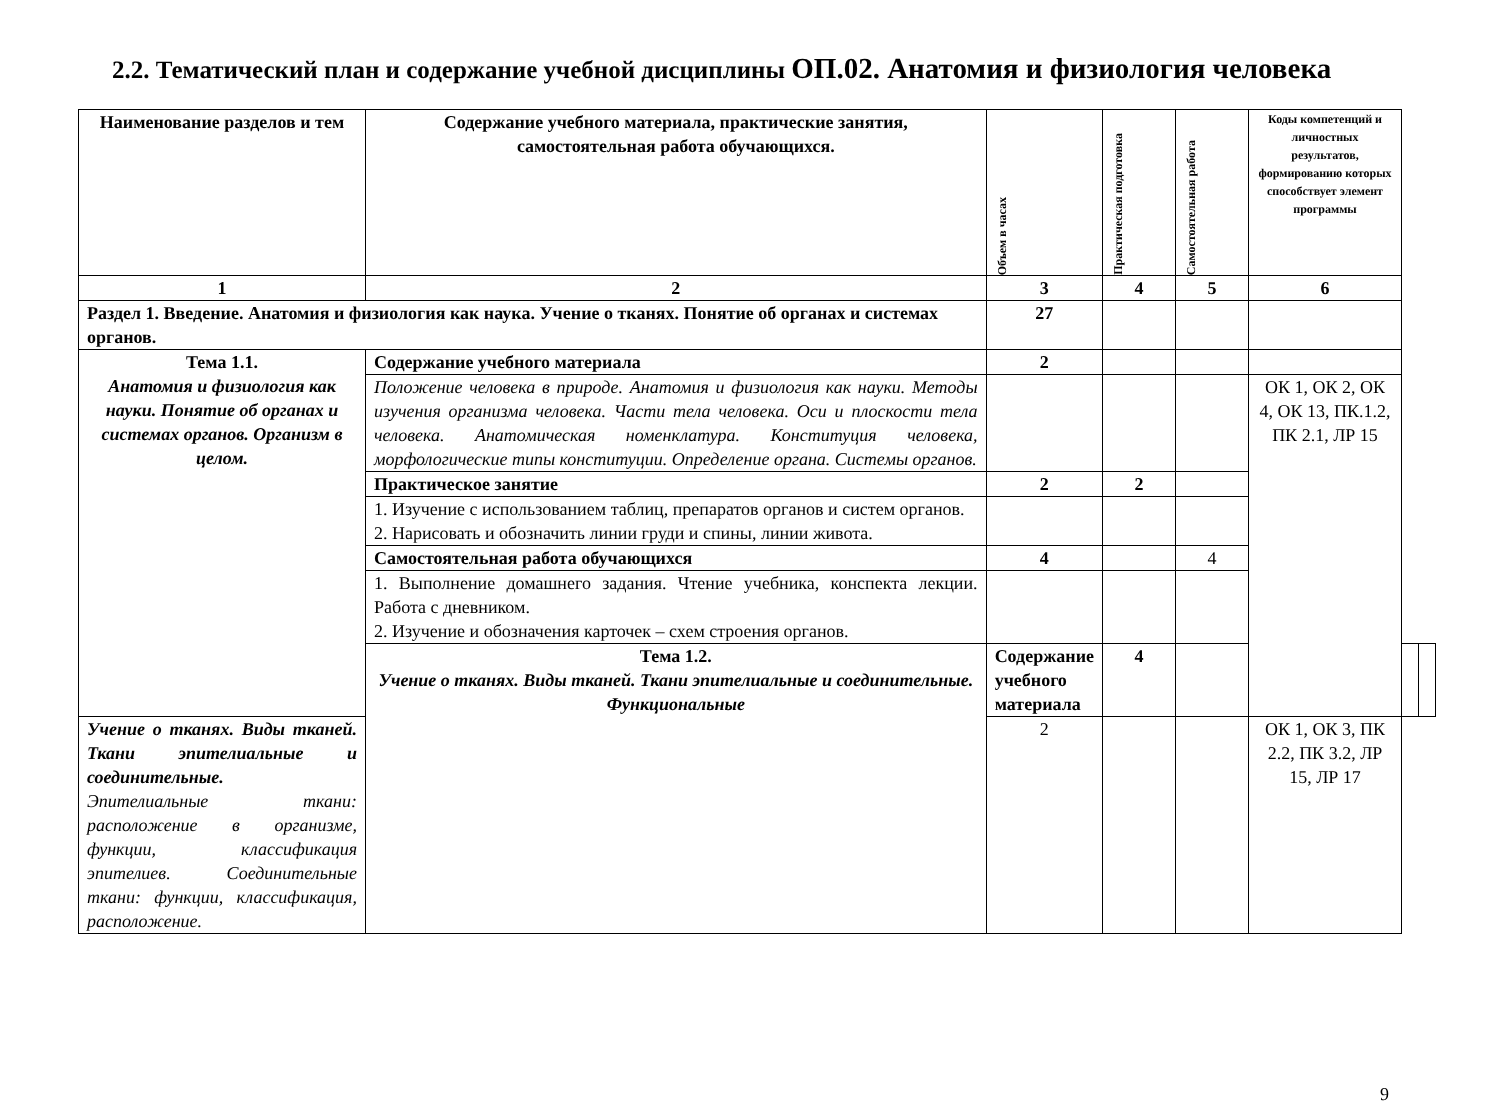2.2. Тематический план и содержание учебной дисциплины ОП.02. Анатомия и физиология человека
| Наименование разделов и тем | Содержание учебного материала, практические занятия, самостоятельная работа обучающихся. | Объем в часах | Практическая подготовка | Самостоятельная работа | Коды компетенций и личностных результатов, формированию которых способствует элемент программы | | |
| --- | --- | --- | --- | --- | --- | --- | --- |
| 1 | 2 | 3 | 4 | 5 | 6 | | |
| Раздел 1. Введение. Анатомия и физиология как наука. Учение о тканях. Понятие об органах и системах органов. | | 27 | | | | | |
| Тема 1.1. Анатомия и физиология как науки. Понятие об органах и системах органов. Организм в целом. | Содержание учебного материала | 2 | | | | | |
| | Положение человека в природе. Анатомия и физиология как науки. Методы изучения организма человека. Части тела человека. Оси и плоскости тела человека. Анатомическая номенклатура. Конституция человека, морфологические типы конституции. Определение органа. Системы органов. | | | | ОК 1, ОК 2, ОК 4, ОК 13, ПК.1.2, ПК 2.1, ЛР 15 | | |
| | Практическое занятие | 2 | 2 | | | | |
| | 1. Изучение с использованием таблиц, препаратов органов и систем органов. 2. Нарисовать и обозначить линии груди и спины, линии живота. | | | | | | |
| | Самостоятельная работа обучающихся | 4 | | 4 | | | |
| | 1. Выполнение домашнего задания. Чтение учебника, конспекта лекции. Работа с дневником. 2. Изучение и обозначения карточек – схем строения органов. | | | | | | |
| | Тема 1.2. Учение о тканях. Виды тканей. Ткани эпителиальные и соединительные. Функциональные | Содержание учебного материала | 4 | | | | |
| Учение о тканях. Виды тканей. Ткани эпителиальные и соединительные. Эпителиальные ткани: расположение в организме, функции, классификация эпителиев. Соединительные ткани: функции, классификация, расположение. | | 2 | | | ОК 1, ОК 3, ПК 2.2, ПК 3.2, ЛР 15, ЛР 17 | | |
9